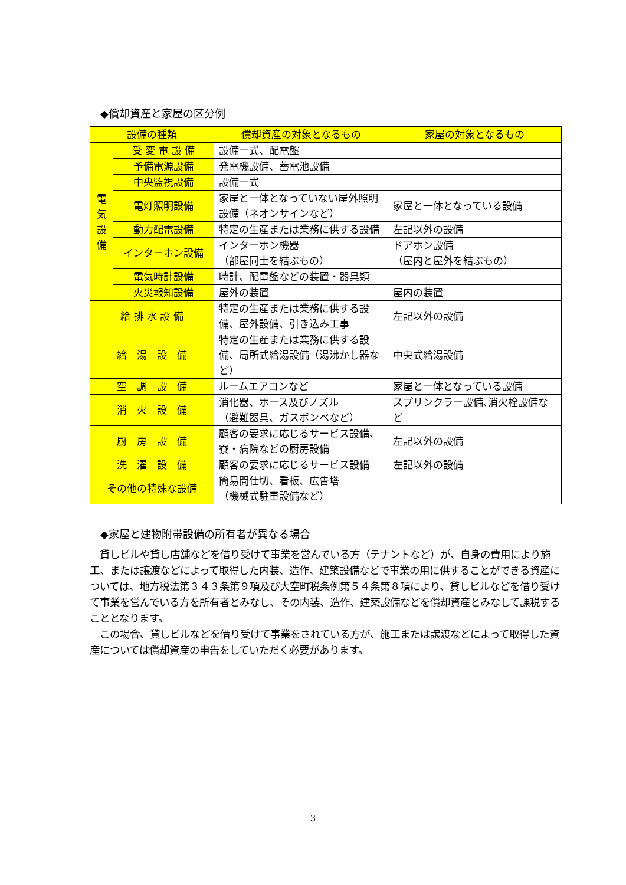◆償却資産と家屋の区分例
| 設備の種類 | | 償却資産の対象となるもの | 家屋の対象となるもの |
| --- | --- | --- | --- |
| 電 気 設 備 | 受 変 電 設 備 | 設備一式、配電盤 | |
| | 予備電源設備 | 発電機設備、蓄電池設備 | |
| | 中央監視設備 | 設備一式 | |
| | 電灯照明設備 | 家屋と一体となっていない屋外照明設備（ネオンサインなど） | 家屋と一体となっている設備 |
| | 動力配電設備 | 特定の生産または業務に供する設備 | 左記以外の設備 |
| | インターホン設備 | インターホン機器 （部屋同士を結ぶもの） | ドアホン設備 （屋内と屋外を結ぶもの） |
| | 電気時計設備 | 時計、配電盤などの装置・器具類 | |
| | 火災報知設備 | 屋外の装置 | 屋内の装置 |
| 給 排 水 設 備 | | 特定の生産または業務に供する設備、屋外設備、引き込み工事 | 左記以外の設備 |
| 給 湯 設 備 | | 特定の生産または業務に供する設備、局所式給湯設備（湯沸かし器など） | 中央式給湯設備 |
| 空 調 設 備 | | ルームエアコンなど | 家屋と一体となっている設備 |
| 消 火 設 備 | | 消化器、ホース及びノズル （避難器具、ガスボンベなど） | スプリンクラー設備､消火栓設備など |
| 厨 房 設 備 | | 顧客の要求に応じるサービス設備、寮・病院などの厨房設備 | 左記以外の設備 |
| 洗 濯 設 備 | | 顧客の要求に応じるサービス設備 | 左記以外の設備 |
| その他の特殊な設備 | | 簡易間仕切、看板、広告塔 （機械式駐車設備など） | |
◆家屋と建物附帯設備の所有者が異なる場合
　貸しビルや貸し店舗などを借り受けて事業を営んでいる方（テナントなど）が、自身の費用により施工、または譲渡などによって取得した内装、造作、建築設備などで事業の用に供することができる資産については、地方税法第３４３条第９項及び大空町税条例第５４条第８項により、貸しビルなどを借り受けて事業を営んでいる方を所有者とみなし、その内装、造作、建築設備などを償却資産とみなして課税することとなります。
　この場合、貸しビルなどを借り受けて事業をされている方が、施工または譲渡などによって取得した資産については償却資産の申告をしていただく必要があります。
3